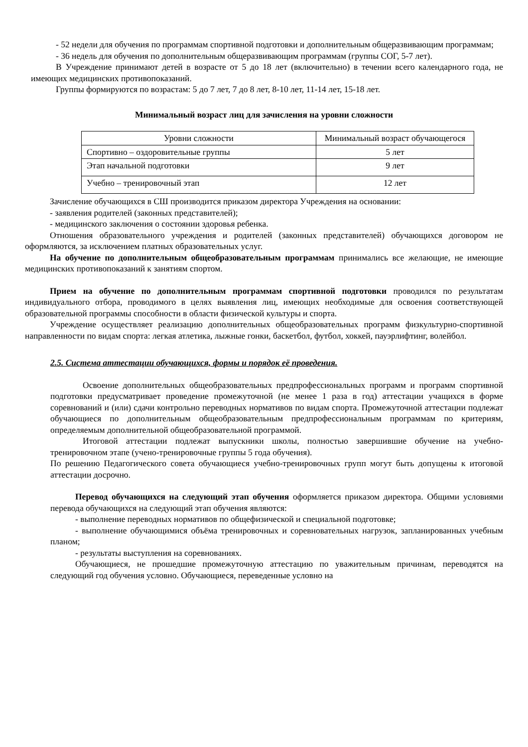- 52 недели для обучения по программам спортивной подготовки и дополнительным общеразвивающим программам;
- 36 недель для обучения по дополнительным общеразвивающим программам (группы СОГ, 5-7 лет).
В Учреждение принимают детей в возрасте от 5 до 18 лет (включительно) в течении всего календарного года, не имеющих медицинских противопоказаний.
Группы формируются по возрастам: 5 до 7 лет, 7 до 8 лет, 8-10 лет, 11-14 лет, 15-18 лет.
Минимальный возраст лиц для зачисления на уровни сложности
| Уровни сложности | Минимальный возраст обучающегося |
| Спортивно – оздоровительные группы | 5 лет |
| Этап начальной подготовки | 9 лет |
| Учебно – тренировочный этап | 12 лет |
Зачисление обучающихся в СШ производится приказом директора Учреждения на основании:
- заявления родителей (законных представителей);
- медицинского заключения о состоянии здоровья ребенка.
Отношения образовательного учреждения и родителей (законных представителей) обучающихся договором не оформляются, за исключением платных образовательных услуг.
На обучение по дополнительным общеобразовательным программам принимались все желающие, не имеющие медицинских противопоказаний к занятиям спортом.
Прием на обучение по дополнительным программам спортивной подготовки проводился по результатам индивидуального отбора, проводимого в целях выявления лиц, имеющих необходимые для освоения соответствующей образовательной программы способности в области физической культуры и спорта.
Учреждение осуществляет реализацию дополнительных общеобразовательных программ физкультурно-спортивной направленности по видам спорта: легкая атлетика, лыжные гонки, баскетбол, футбол, хоккей, пауэрлифтинг, волейбол.
2.5. Система аттестации обучающихся, формы и порядок её проведения.
Освоение дополнительных общеобразовательных предпрофессиональных программ и программ спортивной подготовки предусматривает проведение промежуточной (не менее 1 раза в год) аттестации учащихся в форме соревнований и (или) сдачи контрольно переводных нормативов по видам спорта. Промежуточной аттестации подлежат обучающиеся по дополнительным общеобразовательным предпрофессиональным программам по критериям, определяемым дополнительной общеобразовательной программой.
Итоговой аттестации подлежат выпускники школы, полностью завершившие обучение на учебно-тренировочном этапе (учено-тренировочные группы 5 года обучения).
По решению Педагогического совета обучающиеся учебно-тренировочных групп могут быть допущены к итоговой аттестации досрочно.
Перевод обучающихся на следующий этап обучения оформляется приказом директора. Общими условиями перевода обучающихся на следующий этап обучения являются:
- выполнение переводных нормативов по общефизической и специальной подготовке;
- выполнение обучающимися объёма тренировочных и соревновательных нагрузок, запланированных учебным планом;
- результаты выступления на соревнованиях.
Обучающиеся, не прошедшие промежуточную аттестацию по уважительным причинам, переводятся на следующий год обучения условно. Обучающиеся, переведенные условно на